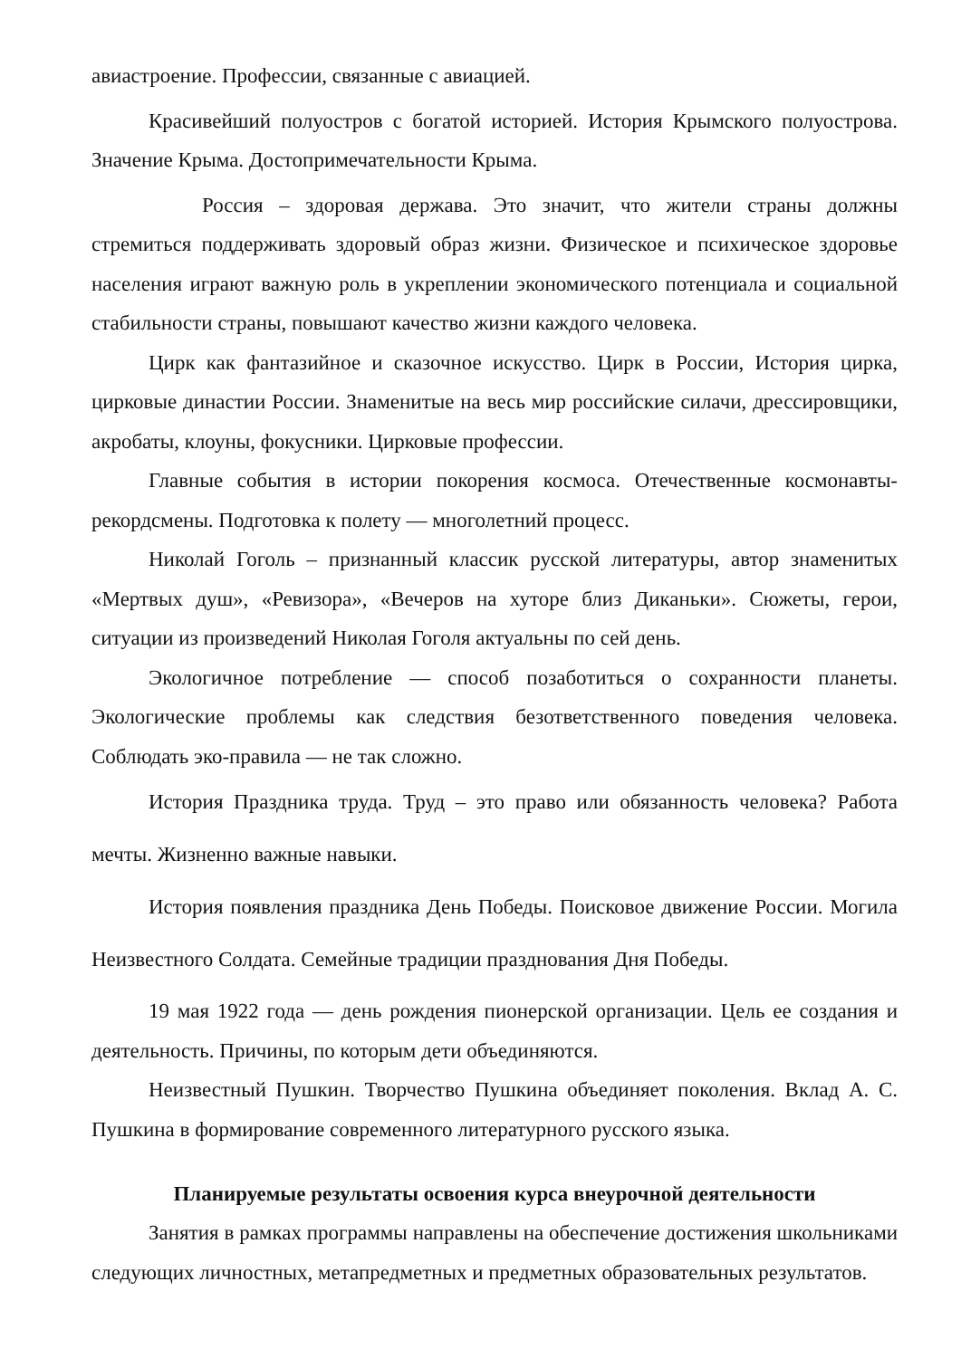авиастроение. Профессии, связанные с авиацией.
Красивейший полуостров с богатой историей. История Крымского полуострова. Значение Крыма. Достопримечательности Крыма.
Россия – здоровая держава. Это значит, что жители страны должны стремиться поддерживать здоровый образ жизни. Физическое и психическое здоровье населения играют важную роль в укреплении экономического потенциала и социальной стабильности страны, повышают качество жизни каждого человека.
Цирк как фантазийное и сказочное искусство. Цирк в России, История цирка, цирковые династии России. Знаменитые на весь мир российские силачи, дрессировщики, акробаты, клоуны, фокусники. Цирковые профессии.
Главные события в истории покорения космоса. Отечественные космонавты-рекордсмены. Подготовка к полету — многолетний процесс.
Николай Гоголь – признанный классик русской литературы, автор знаменитых «Мертвых душ», «Ревизора», «Вечеров на хуторе близ Диканьки». Сюжеты, герои, ситуации из произведений Николая Гоголя актуальны по сей день.
Экологичное потребление — способ позаботиться о сохранности планеты. Экологические проблемы как следствия безответственного поведения человека. Соблюдать эко-правила — не так сложно.
История Праздника труда. Труд – это право или обязанность человека? Работа мечты. Жизненно важные навыки.
История появления праздника День Победы. Поисковое движение России. Могила Неизвестного Солдата. Семейные традиции празднования Дня Победы.
19 мая 1922 года — день рождения пионерской организации. Цель ее создания и деятельность. Причины, по которым дети объединяются.
Неизвестный Пушкин. Творчество Пушкина объединяет поколения. Вклад А. С. Пушкина в формирование современного литературного русского языка.
Планируемые результаты освоения курса внеурочной деятельности
Занятия в рамках программы направлены на обеспечение достижения школьниками следующих личностных, метапредметных и предметных образовательных результатов.